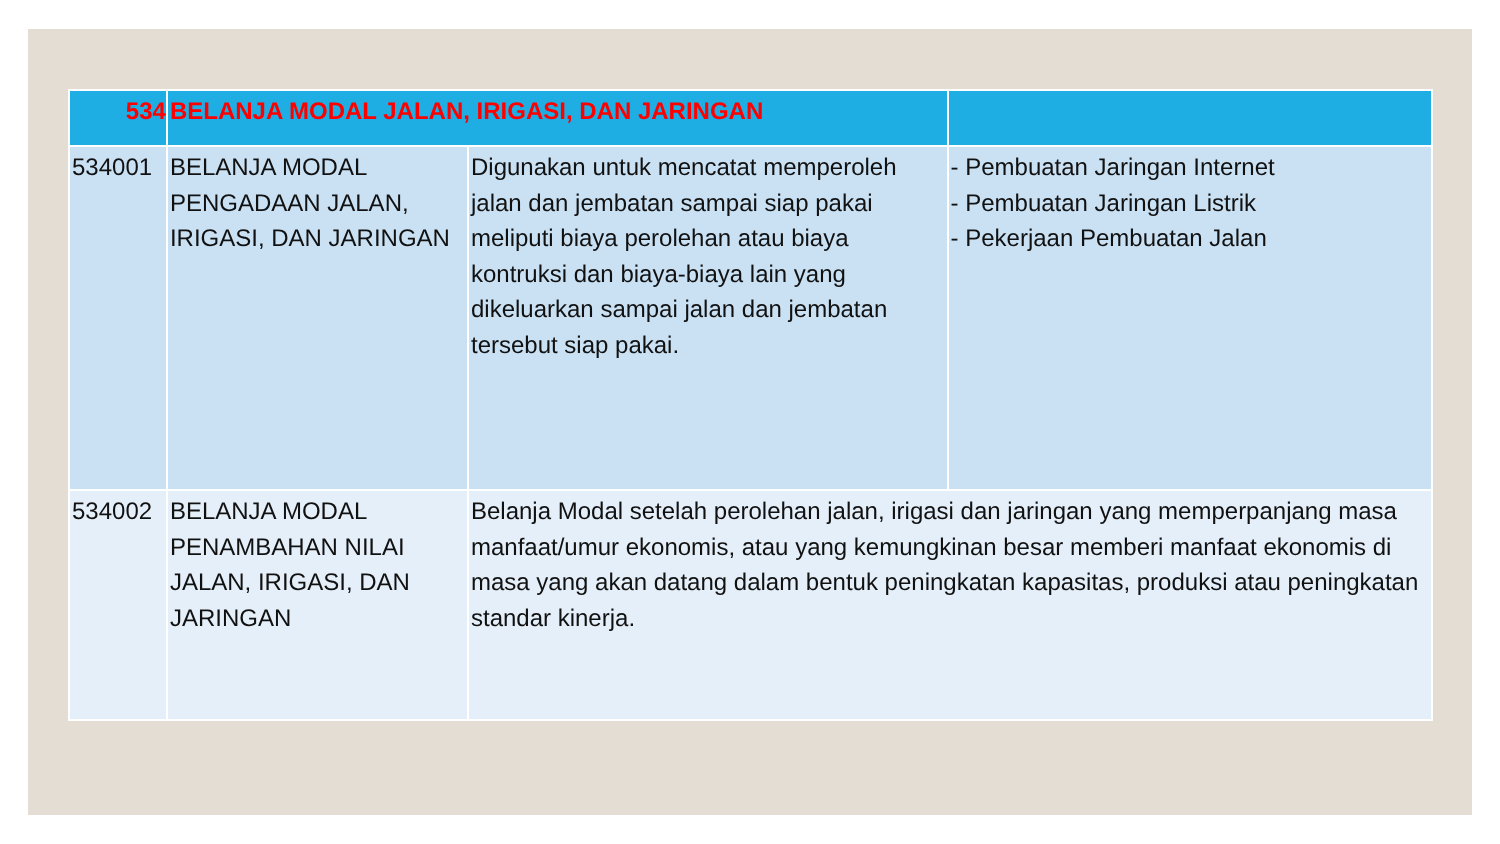| 534 | BELANJA MODAL JALAN, IRIGASI, DAN JARINGAN | | |
| --- | --- | --- | --- |
| 534001 | BELANJA MODAL PENGADAAN JALAN, IRIGASI, DAN JARINGAN | Digunakan untuk mencatat memperoleh jalan dan jembatan sampai siap pakai meliputi biaya perolehan atau biaya kontruksi dan biaya-biaya lain yang dikeluarkan sampai jalan dan jembatan tersebut siap pakai. | - Pembuatan Jaringan Internet - Pembuatan Jaringan Listrik - Pekerjaan Pembuatan Jalan |
| 534002 | BELANJA MODAL PENAMBAHAN NILAI JALAN, IRIGASI, DAN JARINGAN | Belanja Modal setelah perolehan jalan, irigasi dan jaringan yang memperpanjang masa manfaat/umur ekonomis, atau yang kemungkinan besar memberi manfaat ekonomis di masa yang akan datang dalam bentuk peningkatan kapasitas, produksi atau peningkatan standar kinerja. | |